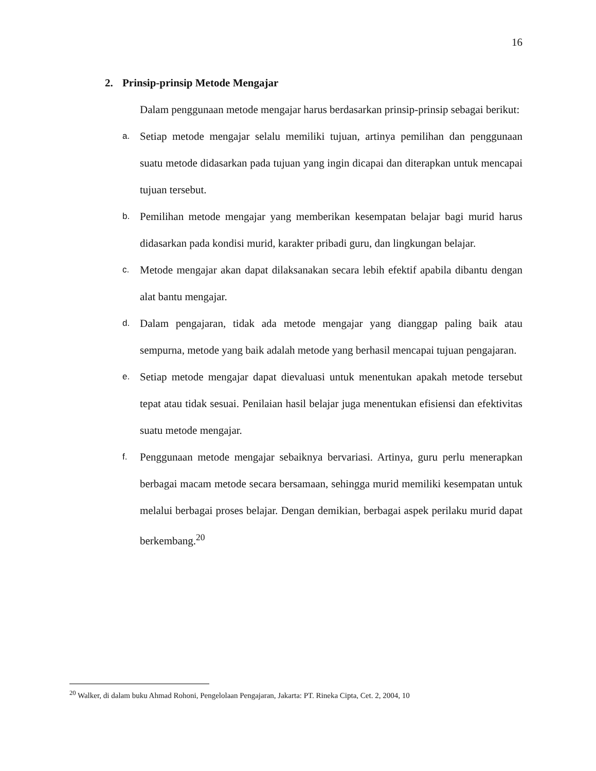16
2. Prinsip-prinsip Metode Mengajar
Dalam penggunaan metode mengajar harus berdasarkan prinsip-prinsip sebagai berikut:
a.
Setiap metode mengajar selalu memiliki tujuan, artinya pemilihan dan penggunaan suatu metode didasarkan pada tujuan yang ingin dicapai dan diterapkan untuk mencapai tujuan tersebut.
b.
Pemilihan metode mengajar yang memberikan kesempatan belajar bagi murid harus didasarkan pada kondisi murid, karakter pribadi guru, dan lingkungan belajar.
c.
Metode mengajar akan dapat dilaksanakan secara lebih efektif apabila dibantu dengan alat bantu mengajar.
d.
Dalam pengajaran, tidak ada metode mengajar yang dianggap paling baik atau sempurna, metode yang baik adalah metode yang berhasil mencapai tujuan pengajaran.
e.
Setiap metode mengajar dapat dievaluasi untuk menentukan apakah metode tersebut tepat atau tidak sesuai. Penilaian hasil belajar juga menentukan efisiensi dan efektivitas suatu metode mengajar.
f.
Penggunaan metode mengajar sebaiknya bervariasi. Artinya, guru perlu menerapkan berbagai macam metode secara bersamaan, sehingga murid memiliki kesempatan untuk melalui berbagai proses belajar. Dengan demikian, berbagai aspek perilaku murid dapat berkembang.<sup>20</sup>
<sup>20</sup> Walker, di dalam buku Ahmad Rohoni, Pengelolaan Pengajaran, Jakarta: PT. Rineka Cipta, Cet. 2, 2004, 10